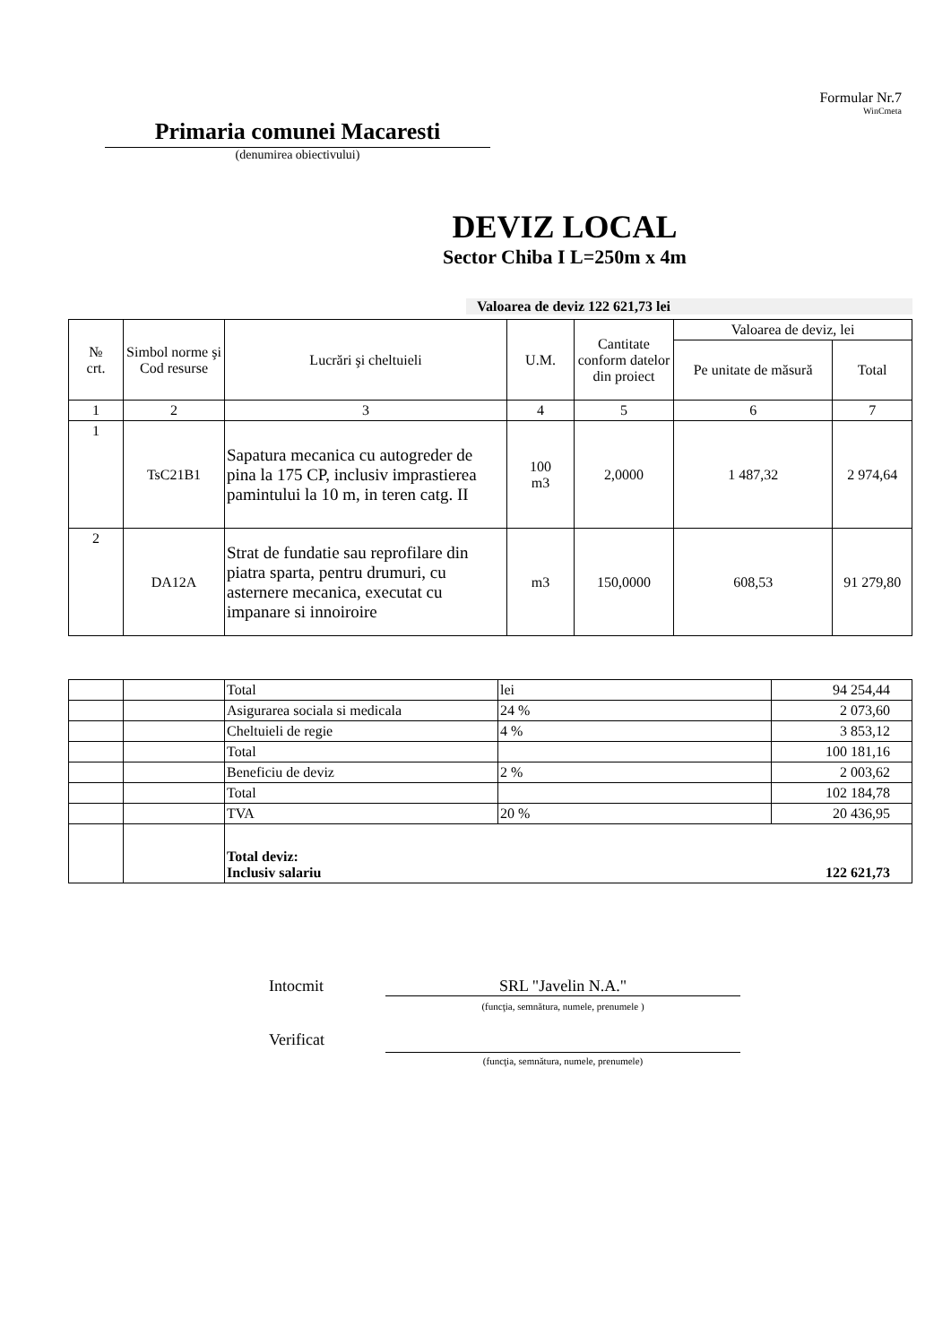Formular Nr.7
WinCmeta
Primaria comunei Macaresti
(denumirea obiectivului)
DEVIZ LOCAL
Sector Chiba I L=250m x 4m
Valoarea de deviz 122 621,73 lei
| № crt. | Simbol norme şi Cod resurse | Lucrări şi cheltuieli | U.M. | Cantitate conform datelor din proiect | Valoarea de deviz, lei | |
| --- | --- | --- | --- | --- | --- | --- |
| | | | | | Pe unitate de măsură | Total |
| 1 | 2 | 3 | 4 | 5 | 6 | 7 |
| 1 | TsC21B1 | Sapatura mecanica cu autogreder de pina la 175 CP, inclusiv imprastierea pamintului la 10 m, in teren catg. II | 100 m3 | 2,0000 | 1 487,32 | 2 974,64 |
| 2 | DA12A | Strat de fundatie sau reprofilare din piatra sparta, pentru drumuri, cu asternere mecanica, executat cu impanare si innoiroire | m3 | 150,0000 | 608,53 | 91 279,80 |
| | | Total | lei | 94 254,44 |
| | | Asigurarea sociala si medicala | 24 % | 2 073,60 |
| | | Cheltuieli de regie | 4 % | 3 853,12 |
| | | Total | | 100 181,16 |
| | | Beneficiu de deviz | 2 % | 2 003,62 |
| | | Total | | 102 184,78 |
| | | TVA | 20 % | 20 436,95 |
| | | Total deviz: Inclusiv salariu | | 122 621,73 |
Intocmit SRL "Javelin N.A."
(funcţia, semnătura, numele, prenumele )
Verificat
(funcţia, semnătura, numele, prenumele)